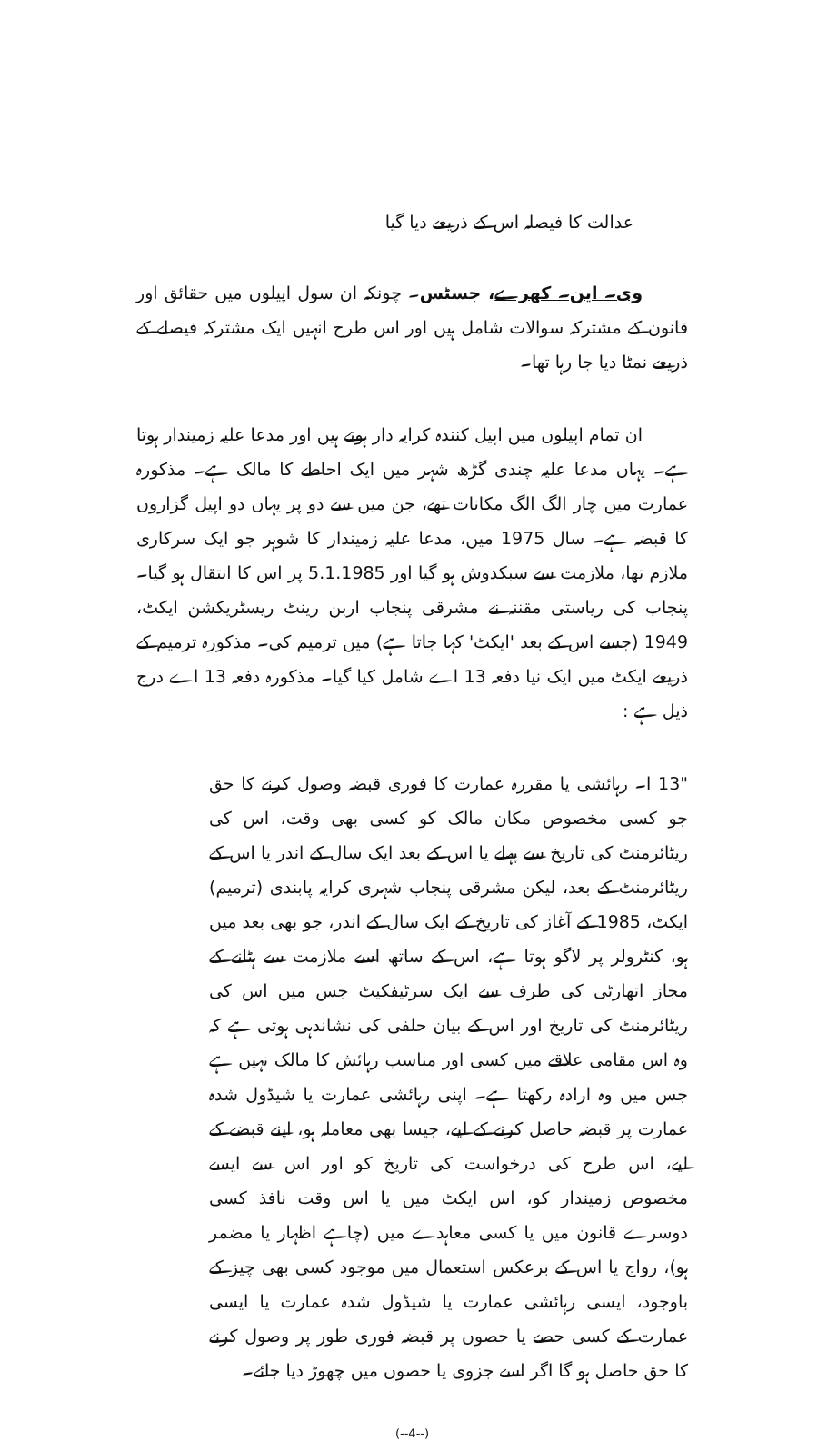عدالت کا فیصلہ اس کے ذریعے دیا گیا
وی۔ این۔ کھرے، جسٹس۔ چونکہ ان سول اپیلوں میں حقائق اور قانون کے مشترکہ سوالات شامل ہیں اور اس طرح انہیں ایک مشترکہ فیصلے کے ذریعے نمٹا دیا جا رہا تھا۔
ان تمام اپیلوں میں اپیل کنندہ کرایہ دار ہوتے ہیں اور مدعا علیہ زمیندار ہوتا ہے۔ یہاں مدعا علیہ چندی گڑھ شہر میں ایک احاطے کا مالک ہے۔ مذکورہ عمارت میں چار الگ الگ مکانات تھے، جن میں سے دو پر یہاں دو اپیل گزاروں کا قبضہ ہے۔ سال 1975 میں، مدعا علیہ زمیندار کا شوہر جو ایک سرکاری ملازم تھا، ملازمت سے سبکدوش ہو گیا اور 5.1.1985 پر اس کا انتقال ہو گیا۔ پنجاب کی ریاستی مقننہ نے مشرقی پنجاب اربن رینٹ ریسٹریکشن ایکٹ، 1949 (جسے اس کے بعد 'ایکٹ' کہا جاتا ہے) میں ترمیم کی۔ مذکورہ ترمیم کے ذریعے ایکٹ میں ایک نیا دفعہ 13 اے شامل کیا گیا۔ مذکورہ دفعہ 13 اے درج ذیل ہے :
"13 ا۔ رہائشی یا مقررہ عمارت کا فوری قبضہ وصول کرنے کا حق جو کسی مخصوص مکان مالک کو کسی بھی وقت، اس کی ریٹائرمنٹ کی تاریخ سے پہلے یا اس کے بعد ایک سال کے اندر یا اس کے ریٹائرمنٹ کے بعد، لیکن مشرقی پنجاب شہری کرایہ پابندی (ترمیم) ایکٹ، 1985 کے آغاز کی تاریخ کے ایک سال کے اندر، جو بھی بعد میں ہو، کنٹرولر پر لاگو ہوتا ہے، اس کے ساتھ اسے ملازمت سے ہٹانے کے مجاز اتھارٹی کی طرف سے ایک سرٹیفکیٹ جس میں اس کی ریٹائرمنٹ کی تاریخ اور اس کے بیان حلفی کی نشاندہی ہوتی ہے کہ وہ اس مقامی علاقے میں کسی اور مناسب رہائش کا مالک نہیں ہے جس میں وہ ارادہ رکھتا ہے۔ اپنی رہائشی عمارت یا شیڈول شدہ عمارت پر قبضہ حاصل کرنے کے لیے، جیسا بھی معاملہ ہو، اپنے قبضے کے لیے، اس طرح کی درخواست کی تاریخ کو اور اس سے ایسے مخصوص زمیندار کو، اس ایکٹ میں یا اس وقت نافذ کسی دوسرے قانون میں یا کسی معاہدے میں (چاہے اظہار یا مضمر ہو)، رواج یا اس کے برعکس استعمال میں موجود کسی بھی چیز کے باوجود، ایسی رہائشی عمارت یا شیڈول شدہ عمارت یا ایسی عمارت کے کسی حصے یا حصوں پر قبضہ فوری طور پر وصول کرنے کا حق حاصل ہو گا اگر اسے جزوی یا حصوں میں چھوڑ دیا جائے۔
(--4--)